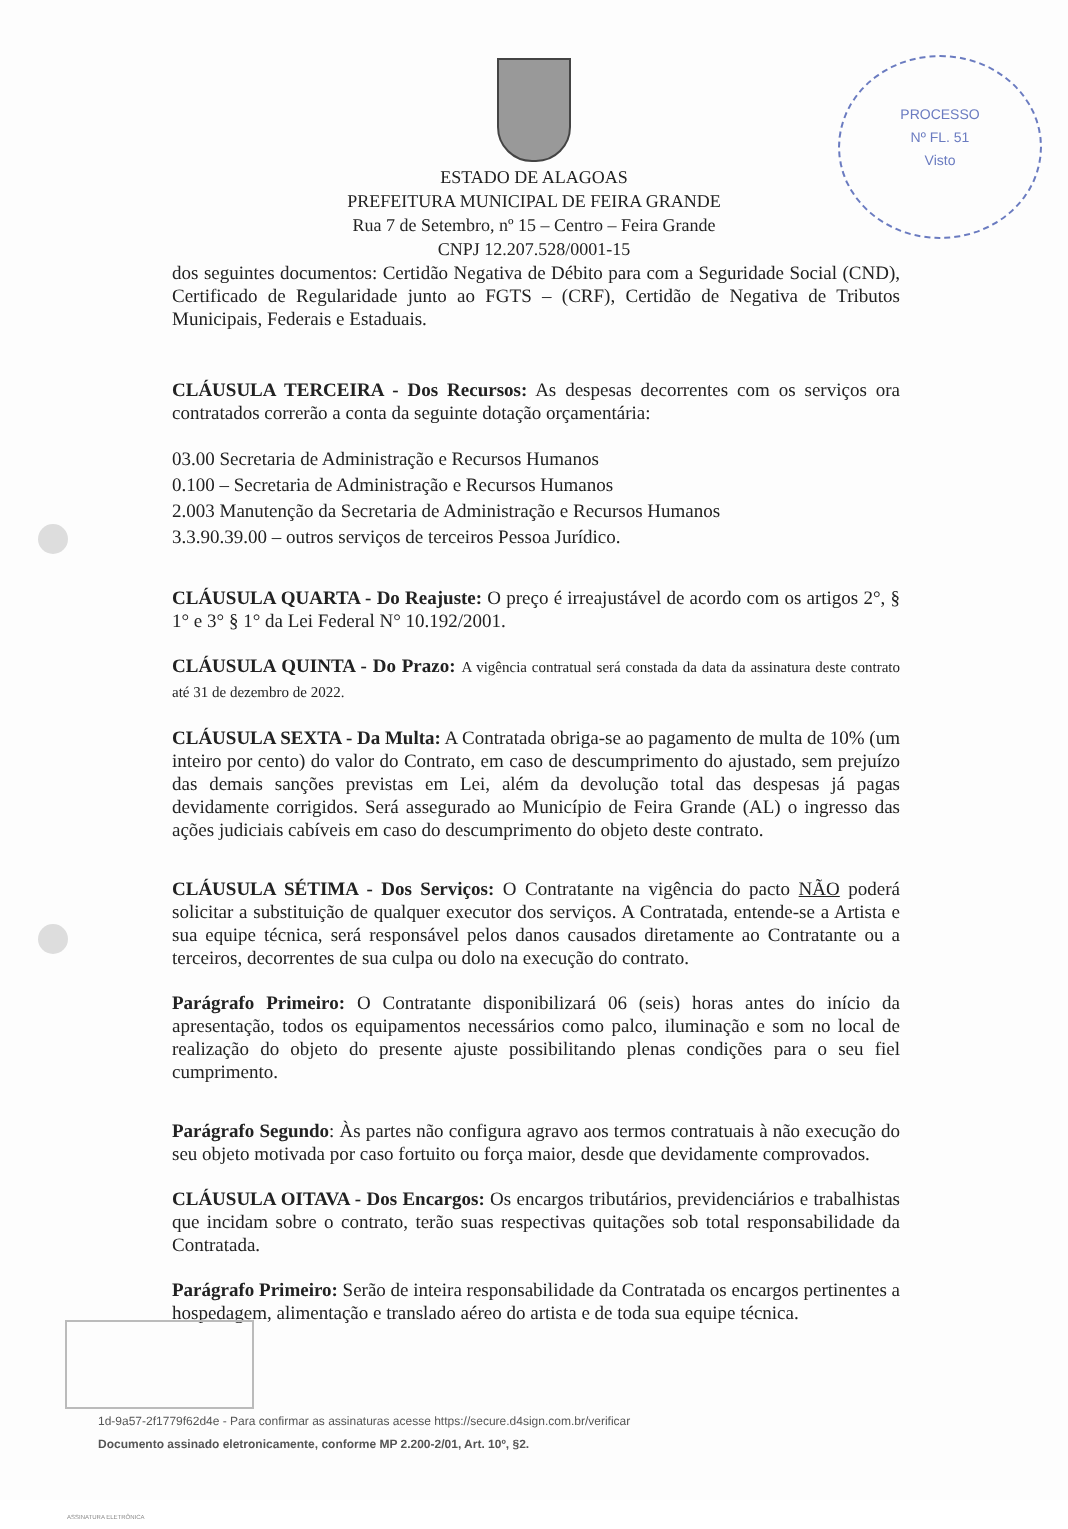PROCESSO
Nº FL. 51
Visto
ESTADO DE ALAGOAS
PREFEITURA MUNICIPAL DE FEIRA GRANDE
Rua 7 de Setembro, nº 15 – Centro – Feira Grande
CNPJ 12.207.528/0001-15
dos seguintes documentos: Certidão Negativa de Débito para com a Seguridade Social (CND), Certificado de Regularidade junto ao FGTS – (CRF), Certidão de Negativa de Tributos Municipais, Federais e Estaduais.
CLÁUSULA TERCEIRA - Dos Recursos: As despesas decorrentes com os serviços ora contratados correrão a conta da seguinte dotação orçamentária:
03.00 Secretaria de Administração e Recursos Humanos
0.100 – Secretaria de Administração e Recursos Humanos
2.003 Manutenção da Secretaria de Administração e Recursos Humanos
3.3.90.39.00 – outros serviços de terceiros Pessoa Jurídico.
CLÁUSULA QUARTA - Do Reajuste: O preço é irreajustável de acordo com os artigos 2°, § 1° e 3° § 1° da Lei Federal N° 10.192/2001.
CLÁUSULA QUINTA - Do Prazo: A vigência contratual será constada da data da assinatura deste contrato até 31 de dezembro de 2022.
CLÁUSULA SEXTA - Da Multa: A Contratada obriga-se ao pagamento de multa de 10% (um inteiro por cento) do valor do Contrato, em caso de descumprimento do ajustado, sem prejuízo das demais sanções previstas em Lei, além da devolução total das despesas já pagas devidamente corrigidos. Será assegurado ao Município de Feira Grande (AL) o ingresso das ações judiciais cabíveis em caso do descumprimento do objeto deste contrato.
CLÁUSULA SÉTIMA - Dos Serviços: O Contratante na vigência do pacto NÃO poderá solicitar a substituição de qualquer executor dos serviços. A Contratada, entende-se a Artista e sua equipe técnica, será responsável pelos danos causados diretamente ao Contratante ou a terceiros, decorrentes de sua culpa ou dolo na execução do contrato.
Parágrafo Primeiro: O Contratante disponibilizará 06 (seis) horas antes do início da apresentação, todos os equipamentos necessários como palco, iluminação e som no local de realização do objeto do presente ajuste possibilitando plenas condições para o seu fiel cumprimento.
Parágrafo Segundo: Às partes não configura agravo aos termos contratuais à não execução do seu objeto motivada por caso fortuito ou força maior, desde que devidamente comprovados.
CLÁUSULA OITAVA - Dos Encargos: Os encargos tributários, previdenciários e trabalhistas que incidam sobre o contrato, terão suas respectivas quitações sob total responsabilidade da Contratada.
Parágrafo Primeiro: Serão de inteira responsabilidade da Contratada os encargos pertinentes a hospedagem, alimentação e translado aéreo do artista e de toda sua equipe técnica.
ASSINATURA ELETRÔNICA
1d-9a57-2f1779f62d4e - Para confirmar as assinaturas acesse https://secure.d4sign.com.br/verificar
Documento assinado eletronicamente, conforme MP 2.200-2/01, Art. 10º, §2.